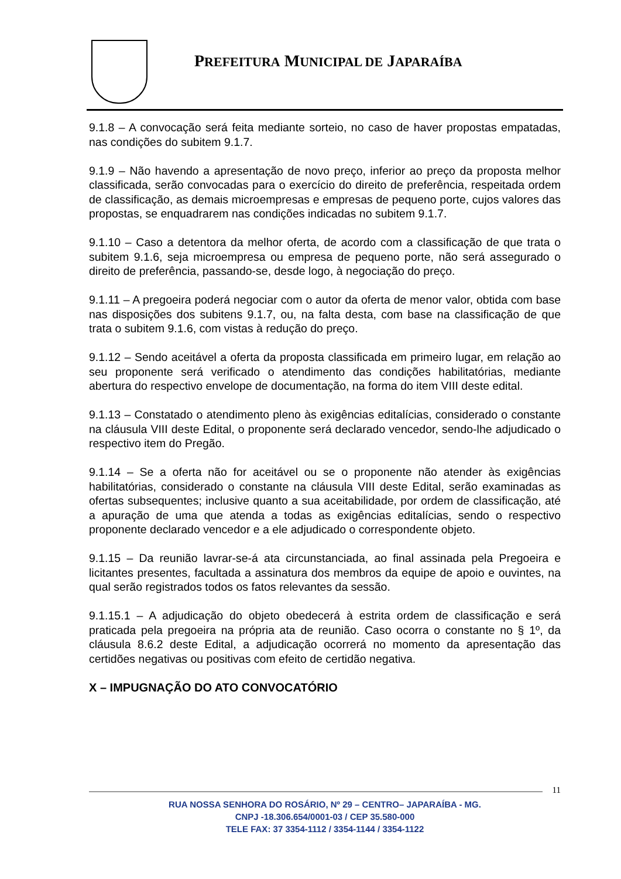PREFEITURA MUNICIPAL DE JAPARAÍBA
9.1.8 – A convocação será feita mediante sorteio, no caso de haver propostas empatadas, nas condições do subitem 9.1.7.
9.1.9 – Não havendo a apresentação de novo preço, inferior ao preço da proposta melhor classificada, serão convocadas para o exercício do direito de preferência, respeitada ordem de classificação, as demais microempresas e empresas de pequeno porte, cujos valores das propostas, se enquadrarem nas condições indicadas no subitem 9.1.7.
9.1.10 – Caso a detentora da melhor oferta, de acordo com a classificação de que trata o subitem 9.1.6, seja microempresa ou empresa de pequeno porte, não será assegurado o direito de preferência, passando-se, desde logo, à negociação do preço.
9.1.11 – A pregoeira poderá negociar com o autor da oferta de menor valor, obtida com base nas disposições dos subitens 9.1.7, ou, na falta desta, com base na classificação de que trata o subitem 9.1.6, com vistas à redução do preço.
9.1.12 – Sendo aceitável a oferta da proposta classificada em primeiro lugar, em relação ao seu proponente será verificado o atendimento das condições habilitatórias, mediante abertura do respectivo envelope de documentação, na forma do item VIII deste edital.
9.1.13 – Constatado o atendimento pleno às exigências editalícias, considerado o constante na cláusula VIII deste Edital, o proponente será declarado vencedor, sendo-lhe adjudicado o respectivo item do Pregão.
9.1.14 – Se a oferta não for aceitável ou se o proponente não atender às exigências habilitatórias, considerado o constante na cláusula VIII deste Edital, serão examinadas as ofertas subsequentes; inclusive quanto a sua aceitabilidade, por ordem de classificação, até a apuração de uma que atenda a todas as exigências editalícias, sendo o respectivo proponente declarado vencedor e a ele adjudicado o correspondente objeto.
9.1.15 – Da reunião lavrar-se-á ata circunstanciada, ao final assinada pela Pregoeira e licitantes presentes, facultada a assinatura dos membros da equipe de apoio e ouvintes, na qual serão registrados todos os fatos relevantes da sessão.
9.1.15.1 – A adjudicação do objeto obedecerá à estrita ordem de classificação e será praticada pela pregoeira na própria ata de reunião. Caso ocorra o constante no § 1º, da cláusula 8.6.2 deste Edital, a adjudicação ocorrerá no momento da apresentação das certidões negativas ou positivas com efeito de certidão negativa.
X – IMPUGNAÇÃO DO ATO CONVOCATÓRIO
11
RUA NOSSA SENHORA DO ROSÁRIO, Nº 29 – CENTRO– JAPARAÍBA - MG.
CNPJ -18.306.654/0001-03 / CEP 35.580-000
TELE FAX: 37 3354-1112 / 3354-1144 / 3354-1122